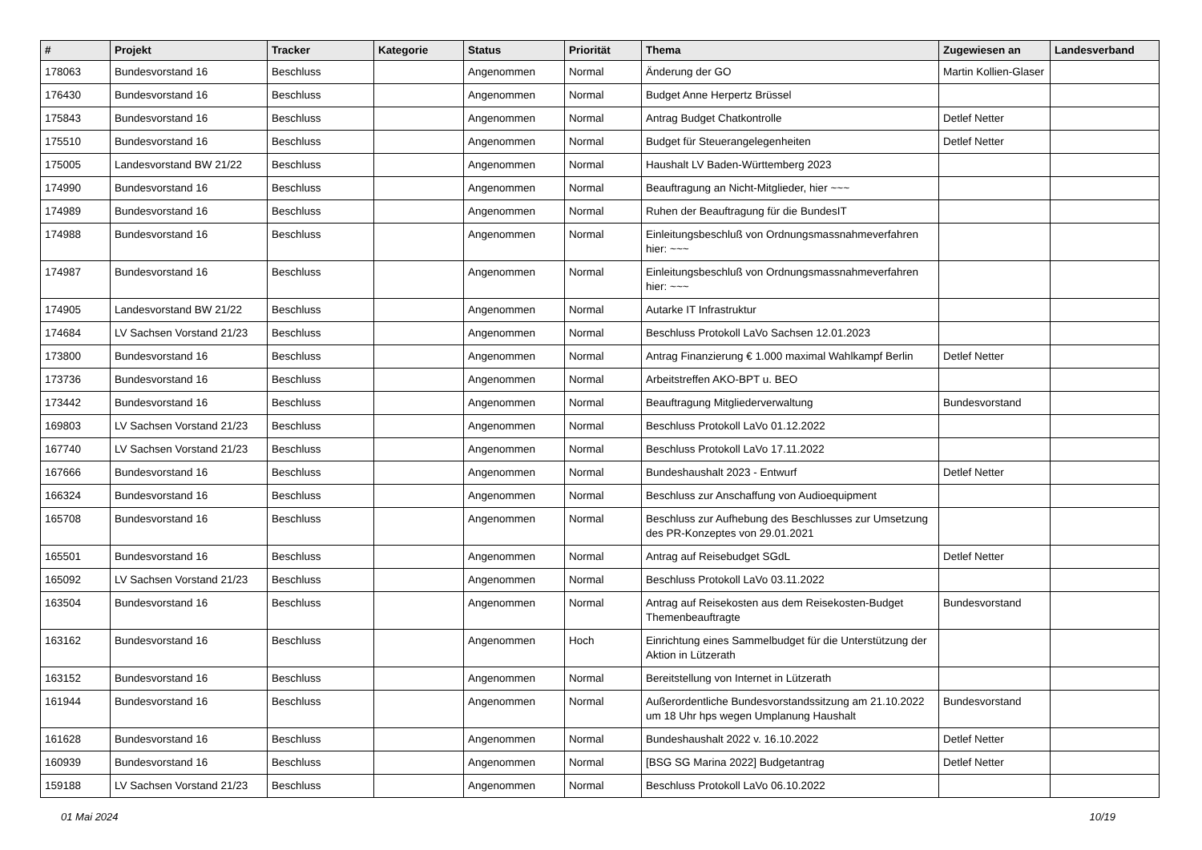| # | Projekt | Tracker | Kategorie | Status | Priorität | Thema | Zugewiesen an | Landesverband |
| --- | --- | --- | --- | --- | --- | --- | --- | --- |
| 178063 | Bundesvorstand 16 | Beschluss | | Angenommen | Normal | Änderung der GO | Martin Kollien-Glaser | |
| 176430 | Bundesvorstand 16 | Beschluss | | Angenommen | Normal | Budget Anne Herpertz Brüssel | | |
| 175843 | Bundesvorstand 16 | Beschluss | | Angenommen | Normal | Antrag Budget Chatkontrolle | Detlef Netter | |
| 175510 | Bundesvorstand 16 | Beschluss | | Angenommen | Normal | Budget für Steuerangelegenheiten | Detlef Netter | |
| 175005 | Landesvorstand BW 21/22 | Beschluss | | Angenommen | Normal | Haushalt LV Baden-Württemberg 2023 | | |
| 174990 | Bundesvorstand 16 | Beschluss | | Angenommen | Normal | Beauftragung an Nicht-Mitglieder, hier ~~~ | | |
| 174989 | Bundesvorstand 16 | Beschluss | | Angenommen | Normal | Ruhen der Beauftragung für die BundesIT | | |
| 174988 | Bundesvorstand 16 | Beschluss | | Angenommen | Normal | Einleitungsbeschluß von Ordnungsmassnahmeverfahren hier: ~~~ | | |
| 174987 | Bundesvorstand 16 | Beschluss | | Angenommen | Normal | Einleitungsbeschluß von Ordnungsmassnahmeverfahren hier: ~~~ | | |
| 174905 | Landesvorstand BW 21/22 | Beschluss | | Angenommen | Normal | Autarke IT Infrastruktur | | |
| 174684 | LV Sachsen Vorstand 21/23 | Beschluss | | Angenommen | Normal | Beschluss Protokoll LaVo Sachsen 12.01.2023 | | |
| 173800 | Bundesvorstand 16 | Beschluss | | Angenommen | Normal | Antrag Finanzierung € 1.000 maximal Wahlkampf Berlin | Detlef Netter | |
| 173736 | Bundesvorstand 16 | Beschluss | | Angenommen | Normal | Arbeitstreffen AKO-BPT u. BEO | | |
| 173442 | Bundesvorstand 16 | Beschluss | | Angenommen | Normal | Beauftragung Mitgliederverwaltung | Bundesvorstand | |
| 169803 | LV Sachsen Vorstand 21/23 | Beschluss | | Angenommen | Normal | Beschluss Protokoll LaVo 01.12.2022 | | |
| 167740 | LV Sachsen Vorstand 21/23 | Beschluss | | Angenommen | Normal | Beschluss Protokoll LaVo 17.11.2022 | | |
| 167666 | Bundesvorstand 16 | Beschluss | | Angenommen | Normal | Bundeshaushalt 2023 - Entwurf | Detlef Netter | |
| 166324 | Bundesvorstand 16 | Beschluss | | Angenommen | Normal | Beschluss zur Anschaffung von Audioequipment | | |
| 165708 | Bundesvorstand 16 | Beschluss | | Angenommen | Normal | Beschluss zur Aufhebung des Beschlusses zur Umsetzung des PR-Konzeptes von 29.01.2021 | | |
| 165501 | Bundesvorstand 16 | Beschluss | | Angenommen | Normal | Antrag auf Reisebudget SGdL | Detlef Netter | |
| 165092 | LV Sachsen Vorstand 21/23 | Beschluss | | Angenommen | Normal | Beschluss Protokoll LaVo 03.11.2022 | | |
| 163504 | Bundesvorstand 16 | Beschluss | | Angenommen | Normal | Antrag auf Reisekosten aus dem Reisekosten-Budget Themenbeauftragte | Bundesvorstand | |
| 163162 | Bundesvorstand 16 | Beschluss | | Angenommen | Hoch | Einrichtung eines Sammelbudget für die Unterstützung der Aktion in Lützerath | | |
| 163152 | Bundesvorstand 16 | Beschluss | | Angenommen | Normal | Bereitstellung von Internet in Lützerath | | |
| 161944 | Bundesvorstand 16 | Beschluss | | Angenommen | Normal | Außerordentliche Bundesvorstandssitzung am 21.10.2022 um 18 Uhr hps wegen Umplanung Haushalt | Bundesvorstand | |
| 161628 | Bundesvorstand 16 | Beschluss | | Angenommen | Normal | Bundeshaushalt 2022 v. 16.10.2022 | Detlef Netter | |
| 160939 | Bundesvorstand 16 | Beschluss | | Angenommen | Normal | [BSG SG Marina 2022] Budgetantrag | Detlef Netter | |
| 159188 | LV Sachsen Vorstand 21/23 | Beschluss | | Angenommen | Normal | Beschluss Protokoll LaVo 06.10.2022 | | |
01 Mai 2024 10/19